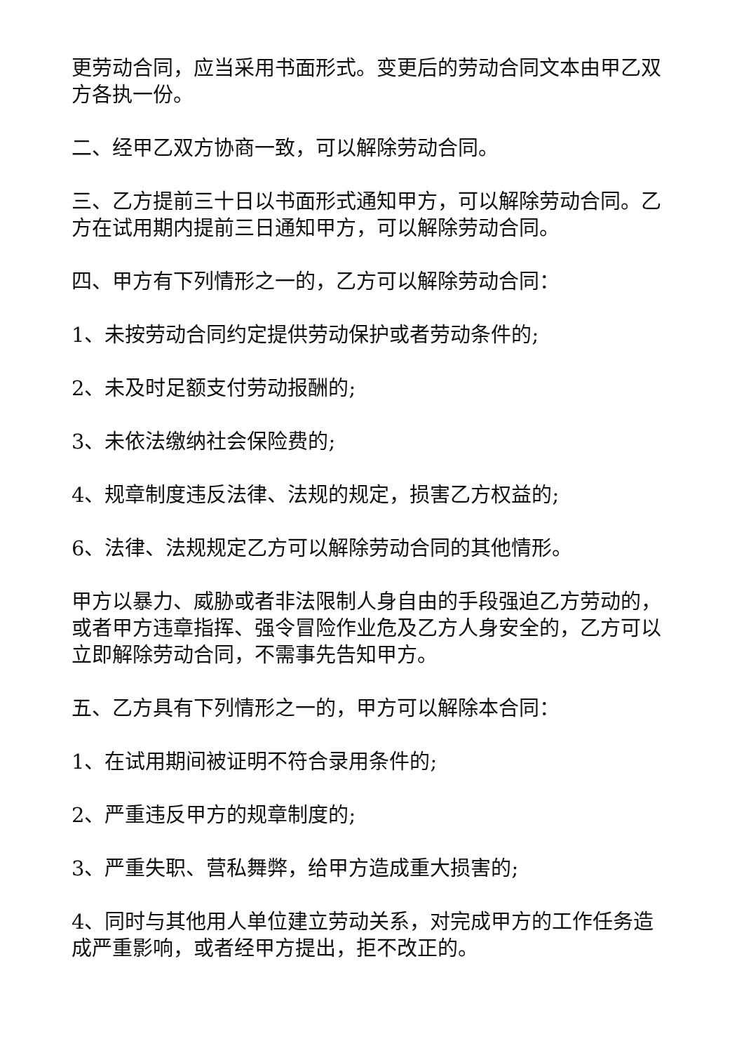更劳动合同，应当采用书面形式。变更后的劳动合同文本由甲乙双方各执一份。
二、经甲乙双方协商一致，可以解除劳动合同。
三、乙方提前三十日以书面形式通知甲方，可以解除劳动合同。乙方在试用期内提前三日通知甲方，可以解除劳动合同。
四、甲方有下列情形之一的，乙方可以解除劳动合同：
1、未按劳动合同约定提供劳动保护或者劳动条件的;
2、未及时足额支付劳动报酬的;
3、未依法缴纳社会保险费的;
4、规章制度违反法律、法规的规定，损害乙方权益的;
6、法律、法规规定乙方可以解除劳动合同的其他情形。
甲方以暴力、威胁或者非法限制人身自由的手段强迫乙方劳动的，或者甲方违章指挥、强令冒险作业危及乙方人身安全的，乙方可以立即解除劳动合同，不需事先告知甲方。
五、乙方具有下列情形之一的，甲方可以解除本合同：
1、在试用期间被证明不符合录用条件的;
2、严重违反甲方的规章制度的;
3、严重失职、营私舞弊，给甲方造成重大损害的;
4、同时与其他用人单位建立劳动关系，对完成甲方的工作任务造成严重影响，或者经甲方提出，拒不改正的。